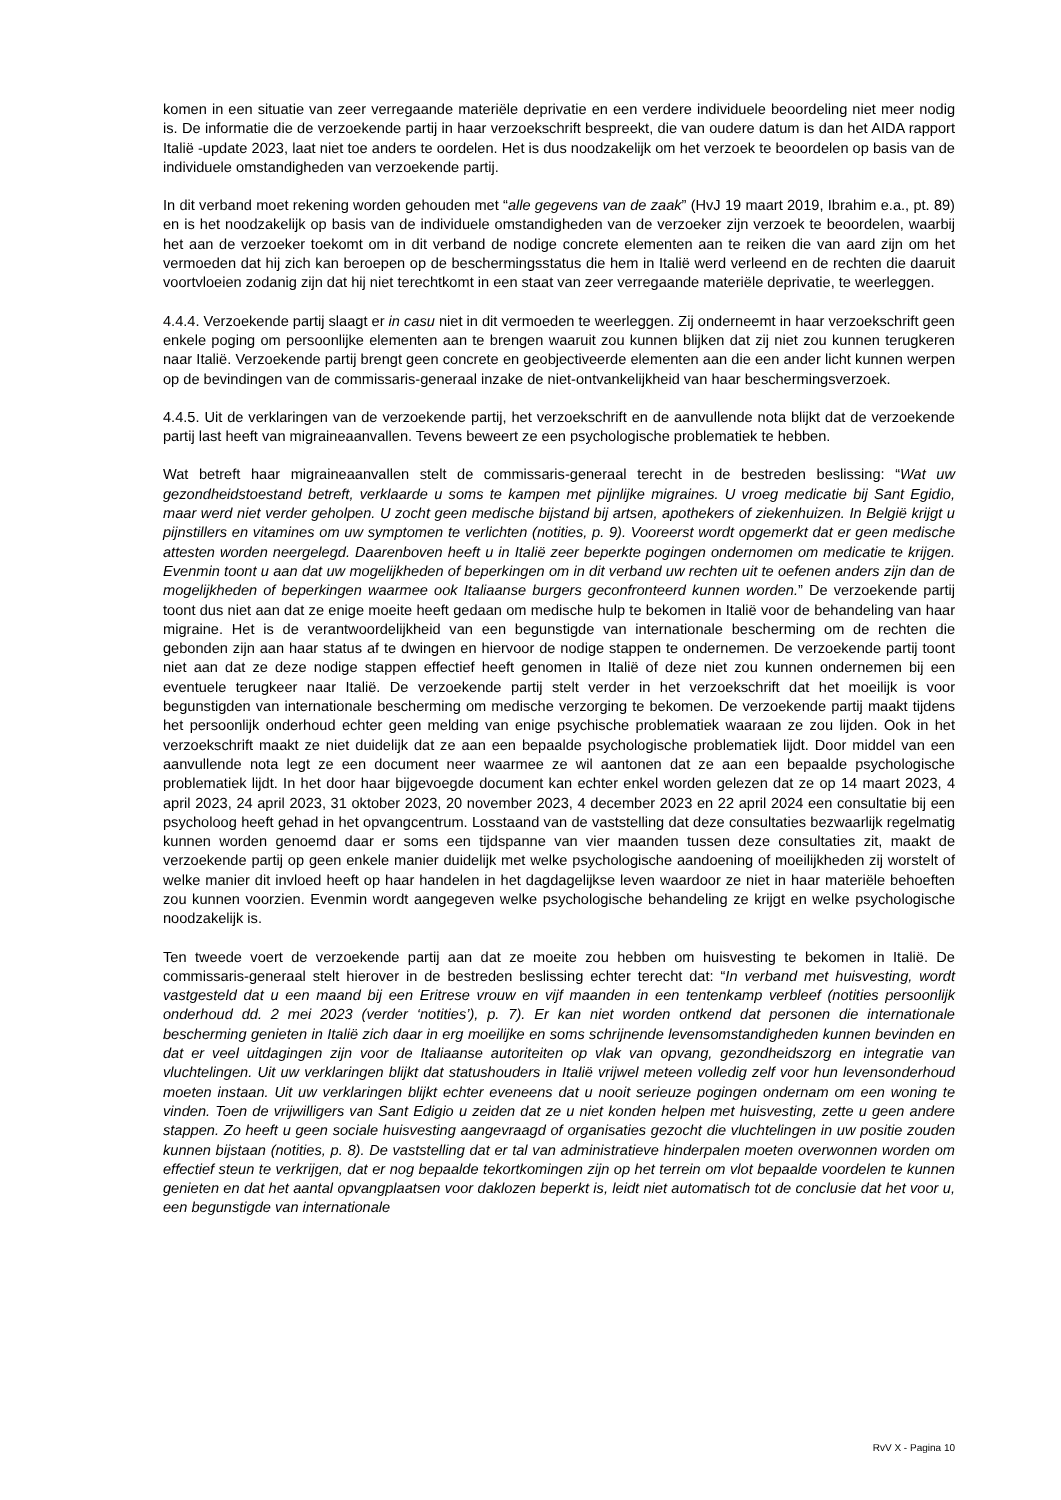komen in een situatie van zeer verregaande materiële deprivatie en een verdere individuele beoordeling niet meer nodig is. De informatie die de verzoekende partij in haar verzoekschrift bespreekt, die van oudere datum is dan het AIDA rapport Italië -update 2023, laat niet toe anders te oordelen. Het is dus noodzakelijk om het verzoek te beoordelen op basis van de individuele omstandigheden van verzoekende partij.
In dit verband moet rekening worden gehouden met “alle gegevens van de zaak” (HvJ 19 maart 2019, Ibrahim e.a., pt. 89) en is het noodzakelijk op basis van de individuele omstandigheden van de verzoeker zijn verzoek te beoordelen, waarbij het aan de verzoeker toekomt om in dit verband de nodige concrete elementen aan te reiken die van aard zijn om het vermoeden dat hij zich kan beroepen op de beschermingsstatus die hem in Italië werd verleend en de rechten die daaruit voortvloeien zodanig zijn dat hij niet terechtkomt in een staat van zeer verregaande materiële deprivatie, te weerleggen.
4.4.4. Verzoekende partij slaagt er in casu niet in dit vermoeden te weerleggen. Zij onderneemt in haar verzoekschrift geen enkele poging om persoonlijke elementen aan te brengen waaruit zou kunnen blijken dat zij niet zou kunnen terugkeren naar Italië. Verzoekende partij brengt geen concrete en geobjectiveerde elementen aan die een ander licht kunnen werpen op de bevindingen van de commissaris-generaal inzake de niet-ontvankelijkheid van haar beschermingsverzoek.
4.4.5. Uit de verklaringen van de verzoekende partij, het verzoekschrift en de aanvullende nota blijkt dat de verzoekende partij last heeft van migraineaanvallen. Tevens beweert ze een psychologische problematiek te hebben.
Wat betreft haar migraineaanvallen stelt de commissaris-generaal terecht in de bestreden beslissing: “Wat uw gezondheidstoestand betreft, verklaarde u soms te kampen met pijnlijke migraines. U vroeg medicatie bij Sant Egidio, maar werd niet verder geholpen. U zocht geen medische bijstand bij artsen, apothekers of ziekenhuizen. In België krijgt u pijnstillers en vitamines om uw symptomen te verlichten (notities, p. 9). Vooreerst wordt opgemerkt dat er geen medische attesten worden neergelegd. Daarenboven heeft u in Italië zeer beperkte pogingen ondernomen om medicatie te krijgen. Evenmin toont u aan dat uw mogelijkheden of beperkingen om in dit verband uw rechten uit te oefenen anders zijn dan de mogelijkheden of beperkingen waarmee ook Italiaanse burgers geconfronteerd kunnen worden.” De verzoekende partij toont dus niet aan dat ze enige moeite heeft gedaan om medische hulp te bekomen in Italië voor de behandeling van haar migraine. Het is de verantwoordelijkheid van een begunstigde van internationale bescherming om de rechten die gebonden zijn aan haar status af te dwingen en hiervoor de nodige stappen te ondernemen. De verzoekende partij toont niet aan dat ze deze nodige stappen effectief heeft genomen in Italië of deze niet zou kunnen ondernemen bij een eventuele terugkeer naar Italië. De verzoekende partij stelt verder in het verzoekschrift dat het moeilijk is voor begunstigden van internationale bescherming om medische verzorging te bekomen. De verzoekende partij maakt tijdens het persoonlijk onderhoud echter geen melding van enige psychische problematiek waaraan ze zou lijden. Ook in het verzoekschrift maakt ze niet duidelijk dat ze aan een bepaalde psychologische problematiek lijdt. Door middel van een aanvullende nota legt ze een document neer waarmee ze wil aantonen dat ze aan een bepaalde psychologische problematiek lijdt. In het door haar bijgevoegde document kan echter enkel worden gelezen dat ze op 14 maart 2023, 4 april 2023, 24 april 2023, 31 oktober 2023, 20 november 2023, 4 december 2023 en 22 april 2024 een consultatie bij een psycholoog heeft gehad in het opvangcentrum. Losstaand van de vaststelling dat deze consultaties bezwaarlijk regelmatig kunnen worden genoemd daar er soms een tijdspanne van vier maanden tussen deze consultaties zit, maakt de verzoekende partij op geen enkele manier duidelijk met welke psychologische aandoening of moeilijkheden zij worstelt of welke manier dit invloed heeft op haar handelen in het dagdagelijkse leven waardoor ze niet in haar materiële behoeften zou kunnen voorzien. Evenmin wordt aangegeven welke psychologische behandeling ze krijgt en welke psychologische noodzakelijk is.
Ten tweede voert de verzoekende partij aan dat ze moeite zou hebben om huisvesting te bekomen in Italië. De commissaris-generaal stelt hierover in de bestreden beslissing echter terecht dat: “In verband met huisvesting, wordt vastgesteld dat u een maand bij een Eritrese vrouw en vijf maanden in een tentenkamp verbleef (notities persoonlijk onderhoud dd. 2 mei 2023 (verder ‘notities’), p. 7). Er kan niet worden ontkend dat personen die internationale bescherming genieten in Italië zich daar in erg moeilijke en soms schrijnende levensomstandigheden kunnen bevinden en dat er veel uitdagingen zijn voor de Italiaanse autoriteiten op vlak van opvang, gezondheidszorg en integratie van vluchtelingen. Uit uw verklaringen blijkt dat statushouders in Italië vrijwel meteen volledig zelf voor hun levensonderhoud moeten instaan. Uit uw verklaringen blijkt echter eveneens dat u nooit serieuze pogingen ondernam om een woning te vinden. Toen de vrijwilligers van Sant Edigio u zeiden dat ze u niet konden helpen met huisvesting, zette u geen andere stappen. Zo heeft u geen sociale huisvesting aangevraagd of organisaties gezocht die vluchtelingen in uw positie zouden kunnen bijstaan (notities, p. 8). De vaststelling dat er tal van administratieve hinderpalen moeten overwonnen worden om effectief steun te verkrijgen, dat er nog bepaalde tekortkomingen zijn op het terrein om vlot bepaalde voordelen te kunnen genieten en dat het aantal opvangplaatsen voor daklozen beperkt is, leidt niet automatisch tot de conclusie dat het voor u, een begunstigde van internationale
RvV X - Pagina 10